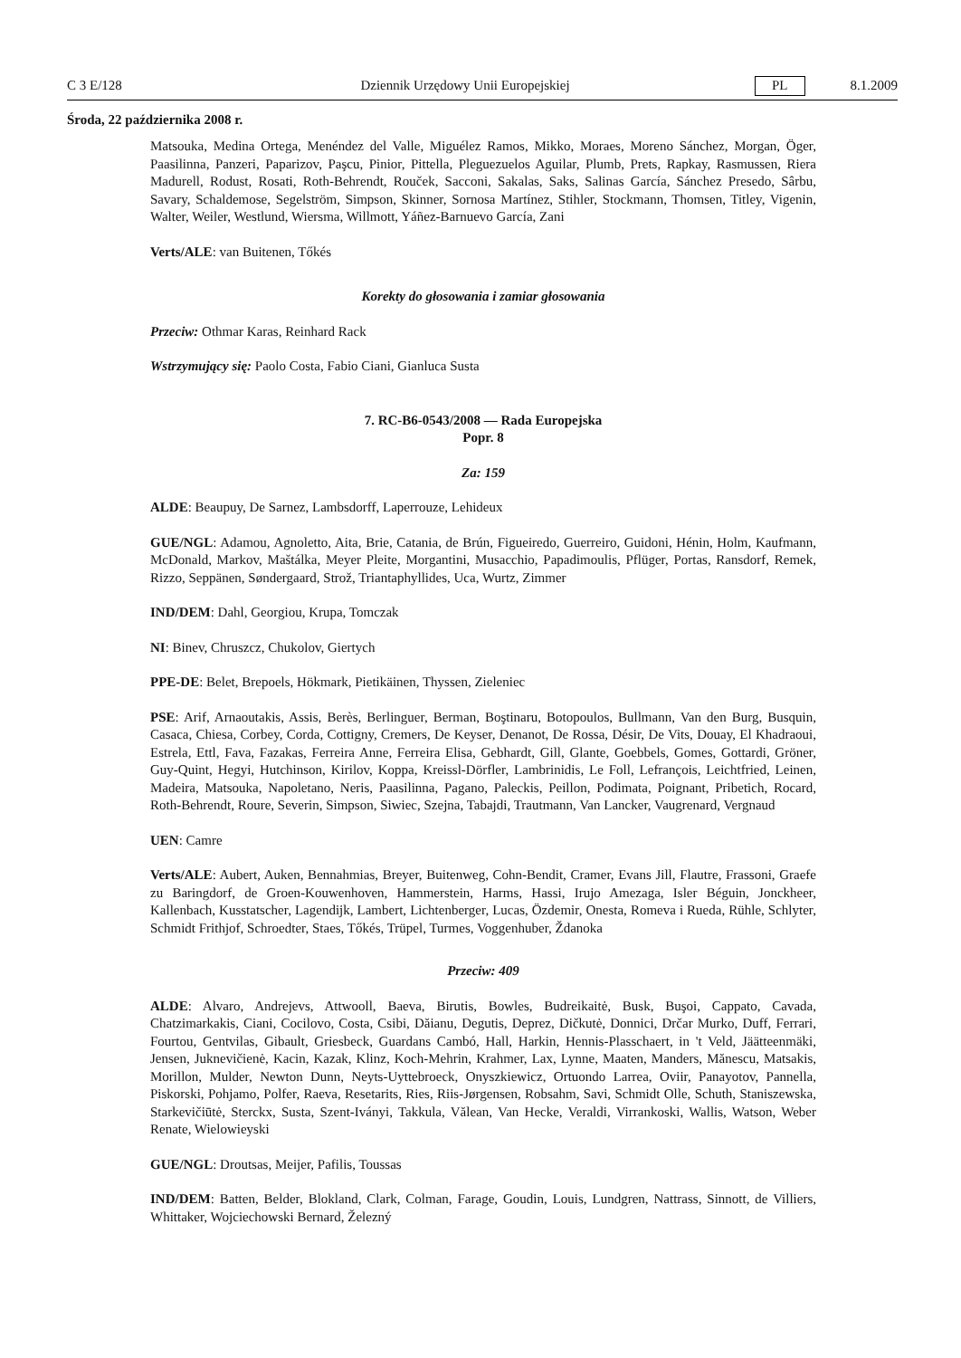C 3 E/128 Dziennik Urzędowy Unii Europejskiej PL 8.1.2009
Środa, 22 października 2008 r.
Matsouka, Medina Ortega, Menéndez del Valle, Miguélez Ramos, Mikko, Moraes, Moreno Sánchez, Morgan, Öger, Paasilinna, Panzeri, Paparizov, Paşcu, Pinior, Pittella, Pleguezuelos Aguilar, Plumb, Prets, Rapkay, Rasmussen, Riera Madurell, Rodust, Rosati, Roth-Behrendt, Rouček, Sacconi, Sakalas, Saks, Salinas García, Sánchez Presedo, Sârbu, Savary, Schaldemose, Segelström, Simpson, Skinner, Sornosa Martínez, Stihler, Stockmann, Thomsen, Titley, Vigenin, Walter, Weiler, Westlund, Wiersma, Willmott, Yáñez-Barnuevo García, Zani
Verts/ALE: van Buitenen, Tőkés
Korekty do głosowania i zamiar głosowania
Przeciw: Othmar Karas, Reinhard Rack
Wstrzymujący się: Paolo Costa, Fabio Ciani, Gianluca Susta
7. RC-B6-0543/2008 — Rada Europejska
Popr. 8
Za: 159
ALDE: Beaupuy, De Sarnez, Lambsdorff, Laperrouze, Lehideux
GUE/NGL: Adamou, Agnoletto, Aita, Brie, Catania, de Brún, Figueiredo, Guerreiro, Guidoni, Hénin, Holm, Kaufmann, McDonald, Markov, Maštálka, Meyer Pleite, Morgantini, Musacchio, Papadimoulis, Pflüger, Portas, Ransdorf, Remek, Rizzo, Seppänen, Søndergaard, Strož, Triantaphyllides, Uca, Wurtz, Zimmer
IND/DEM: Dahl, Georgiou, Krupa, Tomczak
NI: Binev, Chruszcz, Chukolov, Giertych
PPE-DE: Belet, Brepoels, Hökmark, Pietikäinen, Thyssen, Zieleniec
PSE: Arif, Arnaoutakis, Assis, Berès, Berlinguer, Berman, Boştinaru, Botopoulos, Bullmann, Van den Burg, Busquin, Casaca, Chiesa, Corbey, Corda, Cottigny, Cremers, De Keyser, Denanot, De Rossa, Désir, De Vits, Douay, El Khadraoui, Estrela, Ettl, Fava, Fazakas, Ferreira Anne, Ferreira Elisa, Gebhardt, Gill, Glante, Goebbels, Gomes, Gottardi, Gröner, Guy-Quint, Hegyi, Hutchinson, Kirilov, Koppa, Kreissl-Dörfler, Lambrinidis, Le Foll, Lefrançois, Leichtfried, Leinen, Madeira, Matsouka, Napoletano, Neris, Paasilinna, Pagano, Paleckis, Peillon, Podimata, Poignant, Pribetich, Rocard, Roth-Behrendt, Roure, Severin, Simpson, Siwiec, Szejna, Tabajdi, Trautmann, Van Lancker, Vaugrenard, Vergnaud
UEN: Camre
Verts/ALE: Aubert, Auken, Bennahmias, Breyer, Buitenweg, Cohn-Bendit, Cramer, Evans Jill, Flautre, Frassoni, Graefe zu Baringdorf, de Groen-Kouwenhoven, Hammerstein, Harms, Hassi, Irujo Amezaga, Isler Béguin, Jonckheer, Kallenbach, Kusstatscher, Lagendijk, Lambert, Lichtenberger, Lucas, Özdemir, Onesta, Romeva i Rueda, Rühle, Schlyter, Schmidt Frithjof, Schroedter, Staes, Tőkés, Trüpel, Turmes, Voggenhuber, Ždanoka
Przeciw: 409
ALDE: Alvaro, Andrejevs, Attwooll, Baeva, Birutis, Bowles, Budreikaitė, Busk, Buşoi, Cappato, Cavada, Chatzimarkakis, Ciani, Cocilovo, Costa, Csibi, Dăianu, Degutis, Deprez, Dičkutė, Donnici, Drčar Murko, Duff, Ferrari, Fourtou, Gentvilas, Gibault, Griesbeck, Guardans Cambó, Hall, Harkin, Hennis-Plasschaert, in 't Veld, Jäätteenmäki, Jensen, Juknevičienė, Kacin, Kazak, Klinz, Koch-Mehrin, Krahmer, Lax, Lynne, Maaten, Manders, Mănescu, Matsakis, Morillon, Mulder, Newton Dunn, Neyts-Uyttebroeck, Onyszkiewicz, Ortuondo Larrea, Oviir, Panayotov, Pannella, Piskorski, Pohjamo, Polfer, Raeva, Resetarits, Ries, Riis-Jørgensen, Robsahm, Savi, Schmidt Olle, Schuth, Staniszewska, Starkevičiūtė, Sterckx, Susta, Szent-Iványi, Takkula, Vălean, Van Hecke, Veraldi, Virrankoski, Wallis, Watson, Weber Renate, Wielowieyski
GUE/NGL: Droutsas, Meijer, Pafilis, Toussas
IND/DEM: Batten, Belder, Blokland, Clark, Colman, Farage, Goudin, Louis, Lundgren, Nattrass, Sinnott, de Villiers, Whittaker, Wojciechowski Bernard, Železný